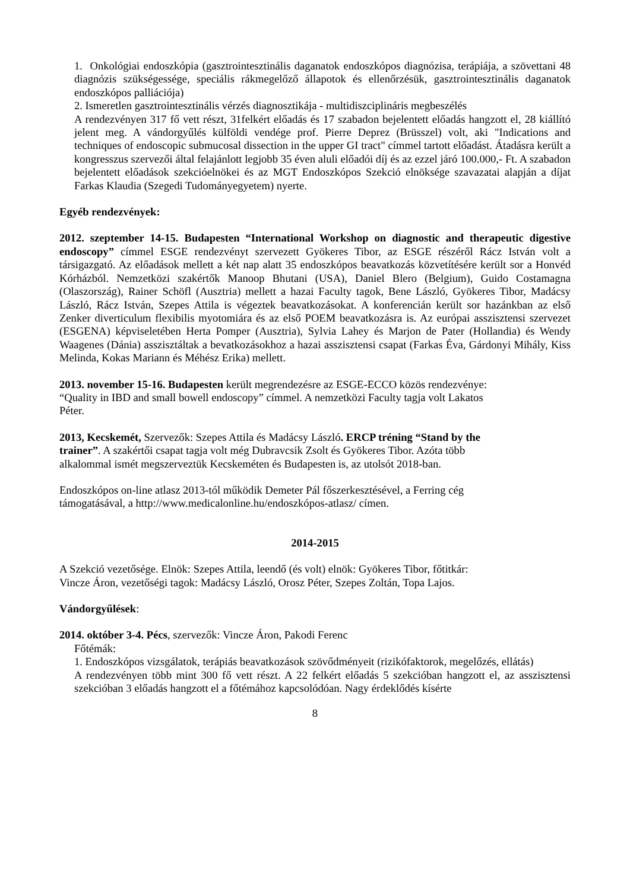1. Onkológiai endoszkópia (gasztrointesztinális daganatok endoszkópos diagnózisa, terápiája, a szövettani 48 diagnózis szükségessége, speciális rákmegelőző állapotok és ellenőrzésük, gasztrointesztinális daganatok endoszkópos palliációja)
2. Ismeretlen gasztrointesztinális vérzés diagnosztikája - multidiszciplináris megbeszélés
A rendezvényen 317 fő vett részt, 31felkért előadás és 17 szabadon bejelentett előadás hangzott el, 28 kiállító jelent meg. A vándorgyűlés külföldi vendége prof. Pierre Deprez (Brüsszel) volt, aki "Indications and techniques of endoscopic submucosal dissection in the upper GI tract" címmel tartott előadást. Átadásra került a kongresszus szervezői által felajánlott legjobb 35 éven aluli előadói díj és az ezzel járó 100.000,- Ft. A szabadon bejelentett előadások szekcióelnökei és az MGT Endoszkópos Szekció elnöksége szavazatai alapján a díjat Farkas Klaudia (Szegedi Tudományegyetem) nyerte.
Egyéb rendezvények:
2012. szeptember 14-15. Budapesten “International Workshop on diagnostic and therapeutic digestive endoscopy” címmel ESGE rendezvényt szervezett Gyökeres Tibor, az ESGE részéről Rácz István volt a társigazgató. Az előadások mellett a két nap alatt 35 endoszkópos beavatkozás közvetítésére került sor a Honvéd Kórházból. Nemzetközi szakértők Manoop Bhutani (USA), Daniel Blero (Belgium), Guido Costamagna (Olaszország), Rainer Schöfl (Ausztria) mellett a hazai Faculty tagok, Bene László, Gyökeres Tibor, Madácsy László, Rácz István, Szepes Attila is végeztek beavatkozásokat. A konferencián került sor hazánkban az első Zenker diverticulum flexibilis myotomiára és az első POEM beavatkozásra is. Az európai asszisztensi szervezet (ESGENA) képviseletében Herta Pomper (Ausztria), Sylvia Lahey és Marjon de Pater (Hollandia) és Wendy Waagenes (Dánia) asszisztáltak a bevatkozásokhoz a hazai asszisztensi csapat (Farkas Éva, Gárdonyi Mihály, Kiss Melinda, Kokas Mariann és Méhész Erika) mellett.
2013. november 15-16. Budapesten került megrendezésre az ESGE-ECCO közös rendezvénye:
“Quality in IBD and small bowell endoscopy” címmel. A nemzetközi Faculty tagja volt Lakatos
Péter.
2013, Kecskemét, Szervezők: Szepes Attila és Madácsy László. ERCP tréning “Stand by the
trainer”. A szakértői csapat tagja volt még Dubravcsik Zsolt és Gyökeres Tibor. Azóta több
alkalommal ismét megszerveztük Kecskeméten és Budapesten is, az utolsót 2018-ban.
Endoszkópos on-line atlasz 2013-tól működik Demeter Pál főszerkesztésével, a Ferring cég
támogatásával, a http://www.medicalonline.hu/endoszkópos-atlasz/ címen.
2014-2015
A Szekció vezetősége. Elnök: Szepes Attila, leendő (és volt) elnök: Gyökeres Tibor, főtitkár:
Vincze Áron, vezetőségi tagok: Madácsy László, Orosz Péter, Szepes Zoltán, Topa Lajos.
Vándorgyűlések:
2014. október 3-4. Pécs, szervezők: Vincze Áron, Pakodi Ferenc
Főtémák:
1. Endoszkópos vizsgálatok, terápiás beavatkozások szövődményeit (rizikófaktorok, megelőzés, ellátás)
A rendezvényen több mint 300 fő vett részt. A 22 felkért előadás 5 szekcióban hangzott el, az asszisztensi szekcióban 3 előadás hangzott el a főtémához kapcsolódóan. Nagy érdeklődés kísérte
8